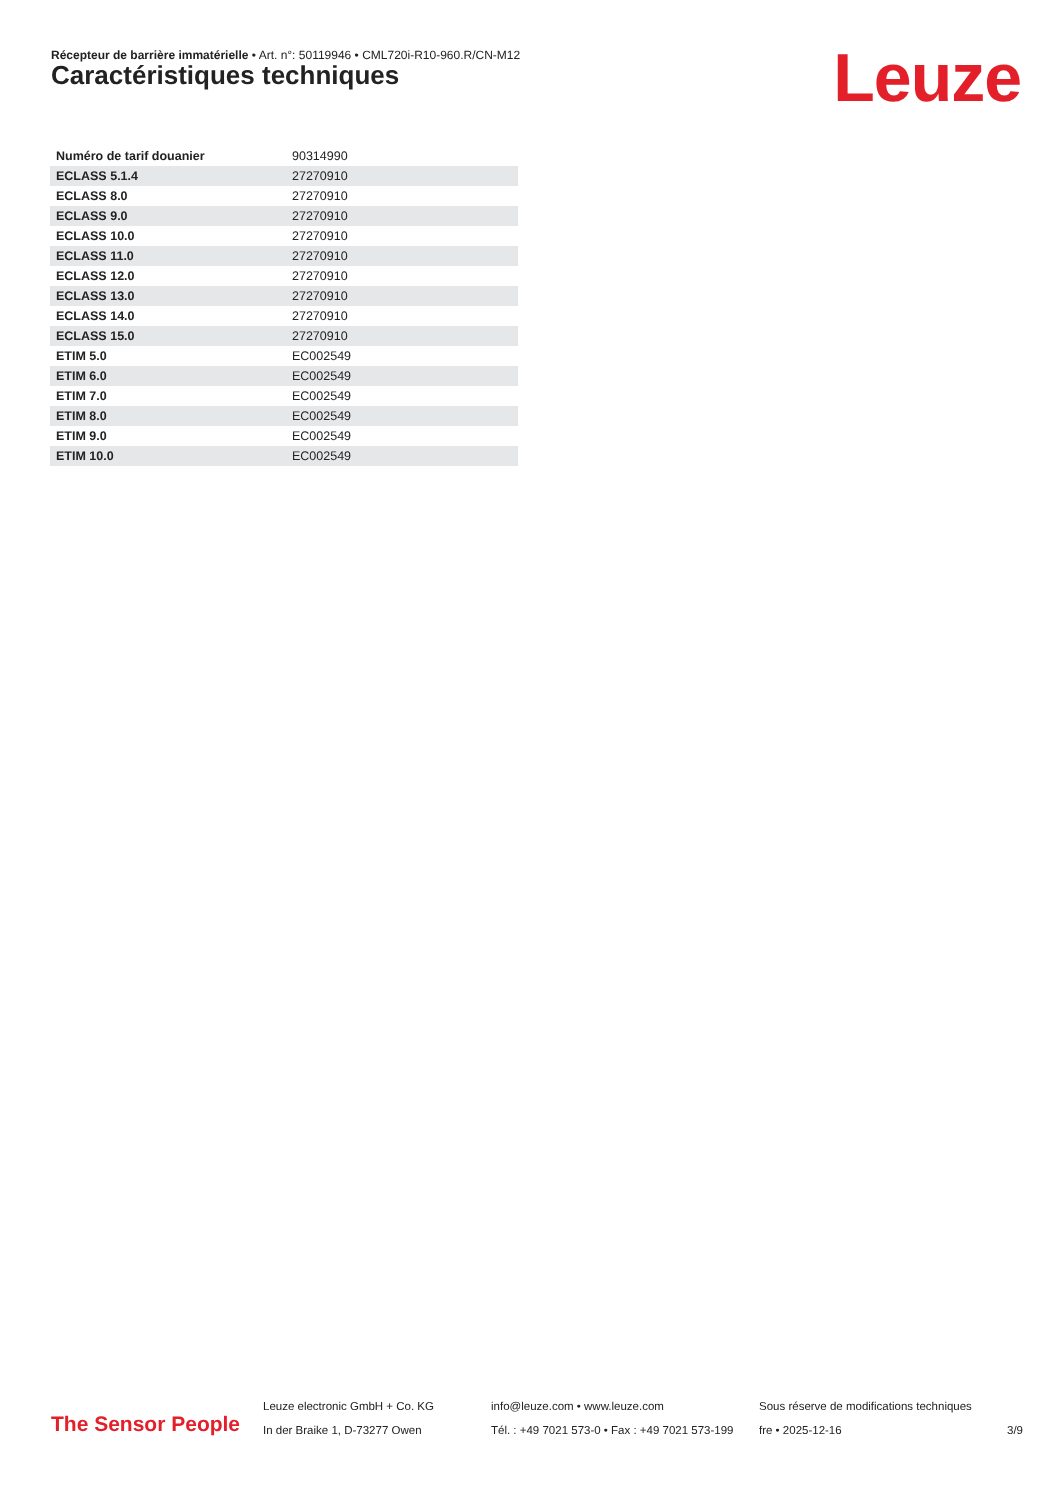Récepteur de barrière immatérielle • Art. n°: 50119946 • CML720i-R10-960.R/CN-M12
Caractéristiques techniques Leuze
| Numéro de tarif douanier | 90314990 |
| ECLASS 5.1.4 | 27270910 |
| ECLASS 8.0 | 27270910 |
| ECLASS 9.0 | 27270910 |
| ECLASS 10.0 | 27270910 |
| ECLASS 11.0 | 27270910 |
| ECLASS 12.0 | 27270910 |
| ECLASS 13.0 | 27270910 |
| ECLASS 14.0 | 27270910 |
| ECLASS 15.0 | 27270910 |
| ETIM 5.0 | EC002549 |
| ETIM 6.0 | EC002549 |
| ETIM 7.0 | EC002549 |
| ETIM 8.0 | EC002549 |
| ETIM 9.0 | EC002549 |
| ETIM 10.0 | EC002549 |
The Sensor People
Leuze electronic GmbH + Co. KG
In der Braike 1, D-73277 Owen
info@leuze.com • www.leuze.com
Tél. : +49 7021 573-0 • Fax : +49 7021 573-199
Sous réserve de modifications techniques
fre • 2025-12-16
3/9